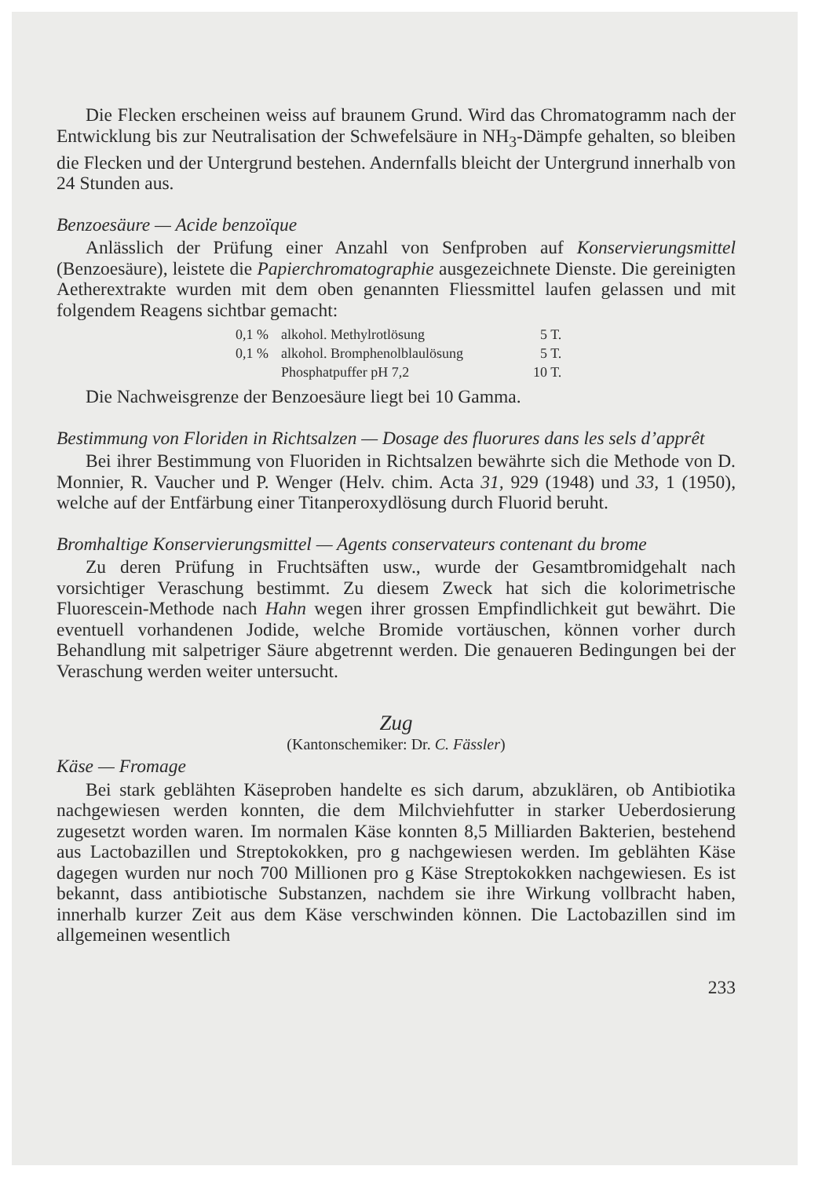Die Flecken erscheinen weiss auf braunem Grund. Wird das Chromatogramm nach der Entwicklung bis zur Neutralisation der Schwefelsäure in NH<sub>3</sub>-Dämpfe gehalten, so bleiben die Flecken und der Untergrund bestehen. Andernfalls bleicht der Untergrund innerhalb von 24 Stunden aus.
Benzoesäure — Acide benzoïque
Anlässlich der Prüfung einer Anzahl von Senfproben auf Konservierungsmittel (Benzoesäure), leistete die Papierchromatographie ausgezeichnete Dienste. Die gereinigten Aetherextrakte wurden mit dem oben genannten Fliessmittel laufen gelassen und mit folgendem Reagens sichtbar gemacht:
| 0,1 % | alkohol. Methylrotlösung | 5 T. |
| 0,1 % | alkohol. Bromphenolblaulösung | 5 T. |
| | Phosphatpuffer pH 7,2 | 10 T. |
Die Nachweisgrenze der Benzoesäure liegt bei 10 Gamma.
Bestimmung von Floriden in Richtsalzen — Dosage des fluorures dans les sels d’apprêt
Bei ihrer Bestimmung von Fluoriden in Richtsalzen bewährte sich die Methode von D. Monnier, R. Vaucher und P. Wenger (Helv. chim. Acta 31, 929 (1948) und 33, 1 (1950), welche auf der Entfärbung einer Titanperoxydlösung durch Fluorid beruht.
Bromhaltige Konservierungsmittel — Agents conservateurs contenant du brome
Zu deren Prüfung in Fruchtsäften usw., wurde der Gesamtbromidgehalt nach vorsichtiger Veraschung bestimmt. Zu diesem Zweck hat sich die kolorimetrische Fluorescein-Methode nach Hahn wegen ihrer grossen Empfindlichkeit gut bewährt. Die eventuell vorhandenen Jodide, welche Bromide vortäuschen, können vorher durch Behandlung mit salpetriger Säure abgetrennt werden. Die genaueren Bedingungen bei der Veraschung werden weiter untersucht.
Zug
(Kantonschemiker: Dr. C. Fässler)
Käse — Fromage
Bei stark geblähten Käseproben handelte es sich darum, abzuklären, ob Antibiotika nachgewiesen werden konnten, die dem Milchviehfutter in starker Ueberdosierung zugesetzt worden waren. Im normalen Käse konnten 8,5 Milliarden Bakterien, bestehend aus Lactobazillen und Streptokokken, pro g nachgewiesen werden. Im geblähten Käse dagegen wurden nur noch 700 Millionen pro g Käse Streptokokken nachgewiesen. Es ist bekannt, dass antibiotische Substanzen, nachdem sie ihre Wirkung vollbracht haben, innerhalb kurzer Zeit aus dem Käse verschwinden können. Die Lactobazillen sind im allgemeinen wesentlich
233